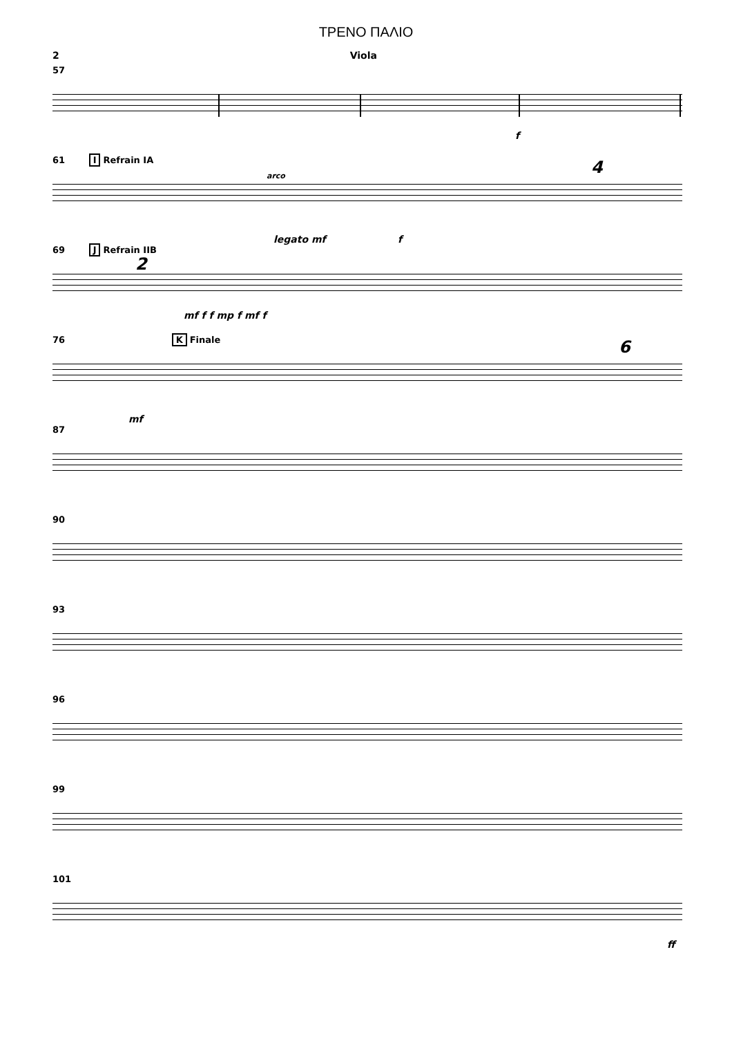ΤΡΕΝΟ ΠΑΛΙΟ
2 Viola
57
f
61 I Refrain IA
legato mf f
4
arco
69 J Refrain IIB
2
mf f f mp f mf f
76 K Finale
mf
6
87
90
93
96
99
101
ff